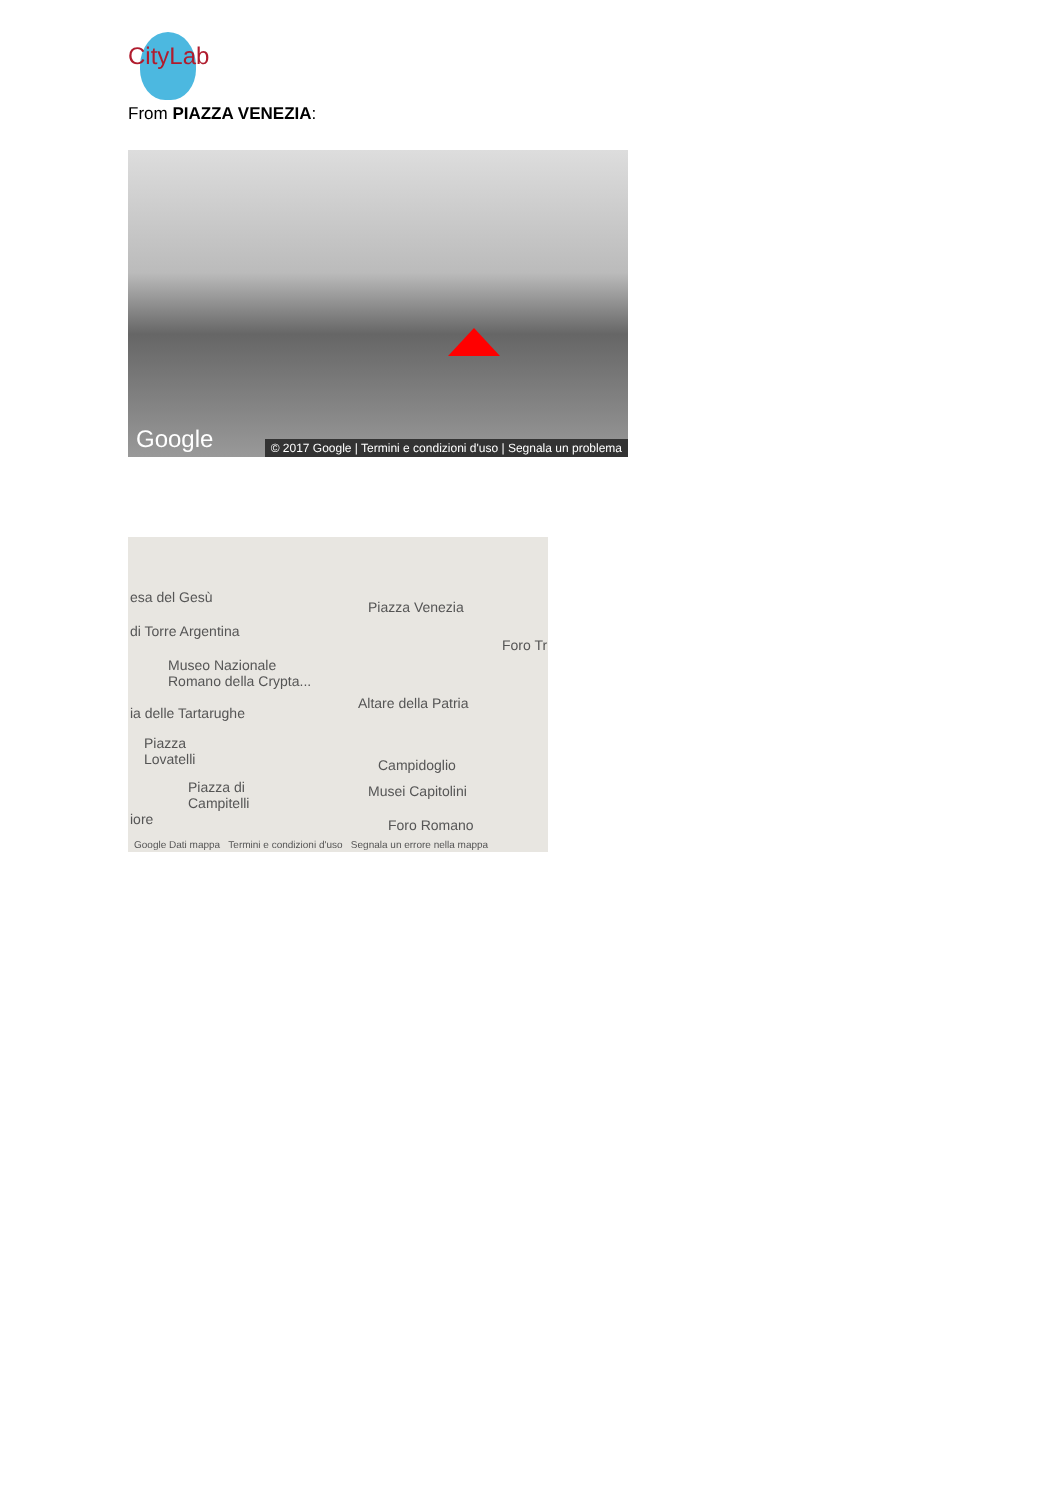CityLab
From PIAZZA VENEZIA:
Google
© 2017 Google | Termini e condizioni d'uso | Segnala un problema
esa del Gesù
Piazza Venezia
Foro Tr
di Torre Argentina
Museo Nazionale
Romano della Crypta...
Altare della Patria
ia delle Tartarughe
Piazza
Lovatelli
Campidoglio
Piazza di
Campitelli
Musei Capitolini
Foro Romano
iore
Google Dati mappa Termini e condizioni d'uso Segnala un errore nella mappa